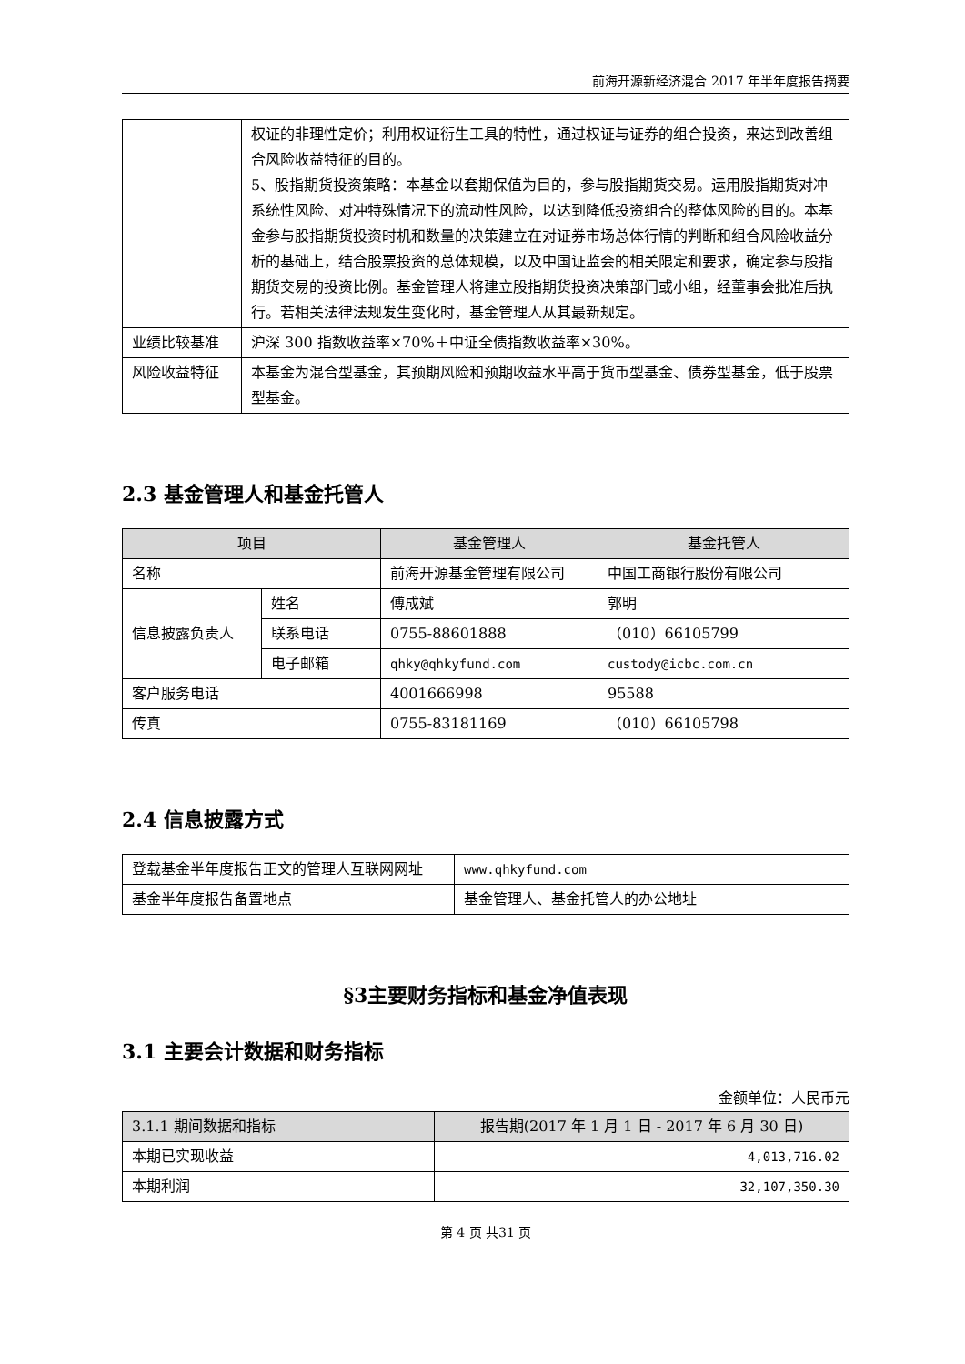前海开源新经济混合 2017 年半年度报告摘要
| | 权证的非理性定价；利用权证衍生工具的特性，通过权证与证券的组合投资，来达到改善组合风险收益特征的目的。 5、股指期货投资策略：本基金以套期保值为目的，参与股指期货交易。运用股指期货对冲系统性风险、对冲特殊情况下的流动性风险，以达到降低投资组合的整体风险的目的。本基金参与股指期货投资时机和数量的决策建立在对证券市场总体行情的判断和组合风险收益分析的基础上，结合股票投资的总体规模，以及中国证监会的相关限定和要求，确定参与股指期货交易的投资比例。基金管理人将建立股指期货投资决策部门或小组，经董事会批准后执行。若相关法律法规发生变化时，基金管理人从其最新规定。 |
| 业绩比较基准 | 沪深 300 指数收益率×70%＋中证全债指数收益率×30%。 |
| 风险收益特征 | 本基金为混合型基金，其预期风险和预期收益水平高于货币型基金、债券型基金，低于股票型基金。 |
2.3 基金管理人和基金托管人
| 项目 | | 基金管理人 | 基金托管人 |
| --- | --- | --- | --- |
| 名称 | | 前海开源基金管理有限公司 | 中国工商银行股份有限公司 |
| 信息披露负责人 | 姓名 | 傅成斌 | 郭明 |
| | 联系电话 | 0755-88601888 | （010）66105799 |
| | 电子邮箱 | qhky@qhkyfund.com | custody@icbc.com.cn |
| 客户服务电话 | | 4001666998 | 95588 |
| 传真 | | 0755-83181169 | （010）66105798 |
2.4 信息披露方式
| 登载基金半年度报告正文的管理人互联网网址 | www.qhkyfund.com |
| 基金半年度报告备置地点 | 基金管理人、基金托管人的办公地址 |
§3主要财务指标和基金净值表现
3.1 主要会计数据和财务指标
金额单位：人民币元
| 3.1.1 期间数据和指标 | 报告期(2017 年 1 月 1 日 - 2017 年 6 月 30 日) |
| --- | --- |
| 本期已实现收益 | 4,013,716.02 |
| 本期利润 | 32,107,350.30 |
第 4 页 共31 页